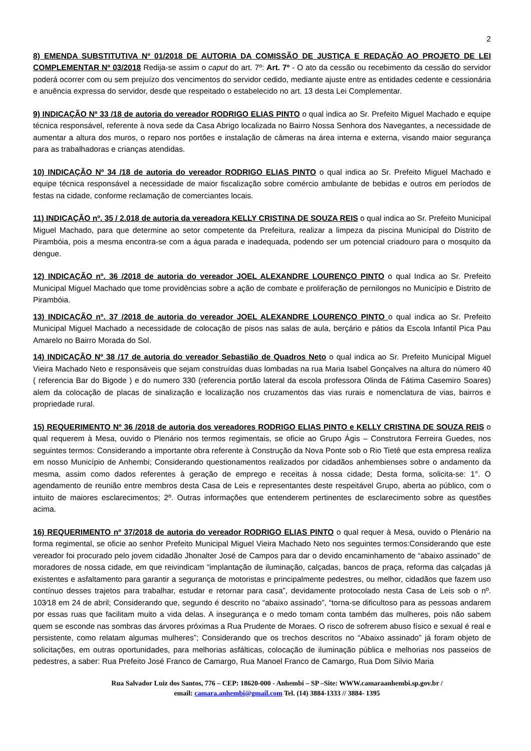2
8) EMENDA SUBSTITUTIVA Nº 01/2018 DE AUTORIA DA COMISSÃO DE JUSTIÇA E REDAÇÃO AO PROJETO DE LEI COMPLEMENTAR Nº 03/2018 Redija-se assim o caput do art. 7º: Art. 7º - O ato da cessão ou recebimento da cessão do servidor poderá ocorrer com ou sem prejuízo dos vencimentos do servidor cedido, mediante ajuste entre as entidades cedente e cessionária e anuência expressa do servidor, desde que respeitado o estabelecido no art. 13 desta Lei Complementar.
9) INDICAÇÃO Nº 33 /18 de autoria do vereador RODRIGO ELIAS PINTO o qual indica ao Sr. Prefeito Miguel Machado e equipe técnica responsável, referente à nova sede da Casa Abrigo localizada no Bairro Nossa Senhora dos Navegantes, a necessidade de aumentar a altura dos muros, o reparo nos portões e instalação de câmeras na área interna e externa, visando maior segurança para as trabalhadoras e crianças atendidas.
10) INDICAÇÃO Nº 34 /18 de autoria do vereador RODRIGO ELIAS PINTO o qual indica ao Sr. Prefeito Miguel Machado e equipe técnica responsável a necessidade de maior fiscalização sobre comércio ambulante de bebidas e outros em períodos de festas na cidade, conforme reclamação de comerciantes locais.
11) INDICAÇÃO nº. 35 / 2.018 de autoria da vereadora KELLY CRISTINA DE SOUZA REIS o qual indica ao Sr. Prefeito Municipal Miguel Machado, para que determine ao setor competente da Prefeitura, realizar a limpeza da piscina Municipal do Distrito de Pirambóia, pois a mesma encontra-se com a água parada e inadequada, podendo ser um potencial criadouro para o mosquito da dengue.
12) INDICAÇÃO nº. 36 /2018 de autoria do vereador JOEL ALEXANDRE LOURENÇO PINTO o qual Indica ao Sr. Prefeito Municipal Miguel Machado que tome providências sobre a ação de combate e proliferação de pernilongos no Município e Distrito de Pirambóia.
13) INDICAÇÃO nº. 37 /2018 de autoria do vereador JOEL ALEXANDRE LOURENÇO PINTO o qual indica ao Sr. Prefeito Municipal Miguel Machado a necessidade de colocação de pisos nas salas de aula, berçário e pátios da Escola Infantil Pica Pau Amarelo no Bairro Morada do Sol.
14) INDICAÇÃO Nº 38 /17 de autoria do vereador Sebastião de Quadros Neto o qual indica ao Sr. Prefeito Municipal Miguel Vieira Machado Neto e responsáveis que sejam construídas duas lombadas na rua Maria Isabel Gonçalves na altura do número 40 ( referencia Bar do Bigode ) e do numero 330 (referencia portão lateral da escola professora Olinda de Fátima Casemiro Soares) alem da colocação de placas de sinalização e localização nos cruzamentos das vias rurais e nomenclatura de vias, bairros e propriedade rural.
15) REQUERIMENTO Nº 36 /2018 de autoria dos vereadores RODRIGO ELIAS PINTO e KELLY CRISTINA DE SOUZA REIS o qual requerem à Mesa, ouvido o Plenário nos termos regimentais, se oficie ao Grupo Ágis – Construtora Ferreira Guedes, nos seguintes termos: Considerando a importante obra referente à Construção da Nova Ponte sob o Rio Tietê que esta empresa realiza em nosso Município de Anhembi; Considerando questionamentos realizados por cidadãos anhembienses sobre o andamento da mesma, assim como dados referentes à geração de emprego e receitas à nossa cidade; Desta forma, solicita-se: 1°. O agendamento de reunião entre membros desta Casa de Leis e representantes deste respeitável Grupo, aberta ao público, com o intuito de maiores esclarecimentos; 2º. Outras informações que entenderem pertinentes de esclarecimento sobre as questões acima.
16) REQUERIMENTO nº 37/2018 de autoria do vereador RODRIGO ELIAS PINTO o qual requer à Mesa, ouvido o Plenário na forma regimental, se oficie ao senhor Prefeito Municipal Miguel Vieira Machado Neto nos seguintes termos:Considerando que este vereador foi procurado pelo jovem cidadão Jhonalter José de Campos para dar o devido encaminhamento de “abaixo assinado” de moradores de nossa cidade, em que reivindicam “implantação de iluminação, calçadas, bancos de praça, reforma das calçadas já existentes e asfaltamento para garantir a segurança de motoristas e principalmente pedestres, ou melhor, cidadãos que fazem uso contínuo desses trajetos para trabalhar, estudar e retornar para casa”, devidamente protocolado nesta Casa de Leis sob o nº. 103⁄18 em 24 de abril; Considerando que, segundo é descrito no “abaixo assinado”, “torna-se dificultoso para as pessoas andarem por essas ruas que facilitam muito a vida delas. A insegurança e o medo tomam conta também das mulheres, pois não sabem quem se esconde nas sombras das árvores próximas a Rua Prudente de Moraes. O risco de sofrerem abuso físico e sexual é real e persistente, como relatam algumas mulheres”; Considerando que os trechos descritos no “Abaixo assinado” já foram objeto de solicitações, em outras oportunidades, para melhorias asfálticas, colocação de iluminação pública e melhorias nos passeios de pedestres, a saber: Rua Prefeito José Franco de Camargo, Rua Manoel Franco de Camargo, Rua Dom Silvio Maria
Rua Salvador Luiz dos Santos, 776 – CEP: 18620-000 - Anhembi – SP –Site: WWW.camaraanhembi.sp.gov.br /
email: camara.anhembi@gmail.com Tel. (14) 3884-1333 // 3884- 1395